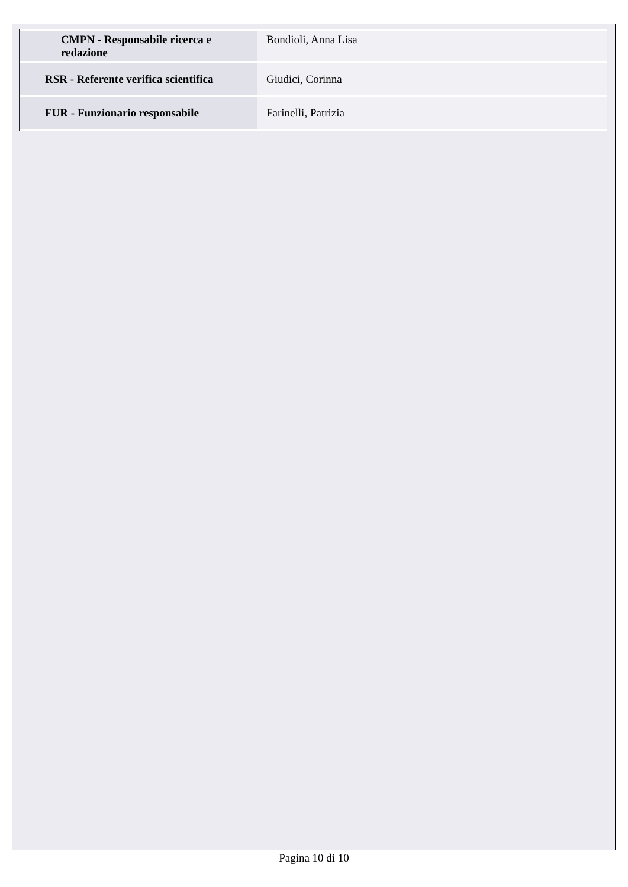| CMPN - Responsabile ricerca e redazione | Bondioli, Anna Lisa |
| RSR - Referente verifica scientifica | Giudici, Corinna |
| FUR - Funzionario responsabile | Farinelli, Patrizia |
Pagina 10 di 10